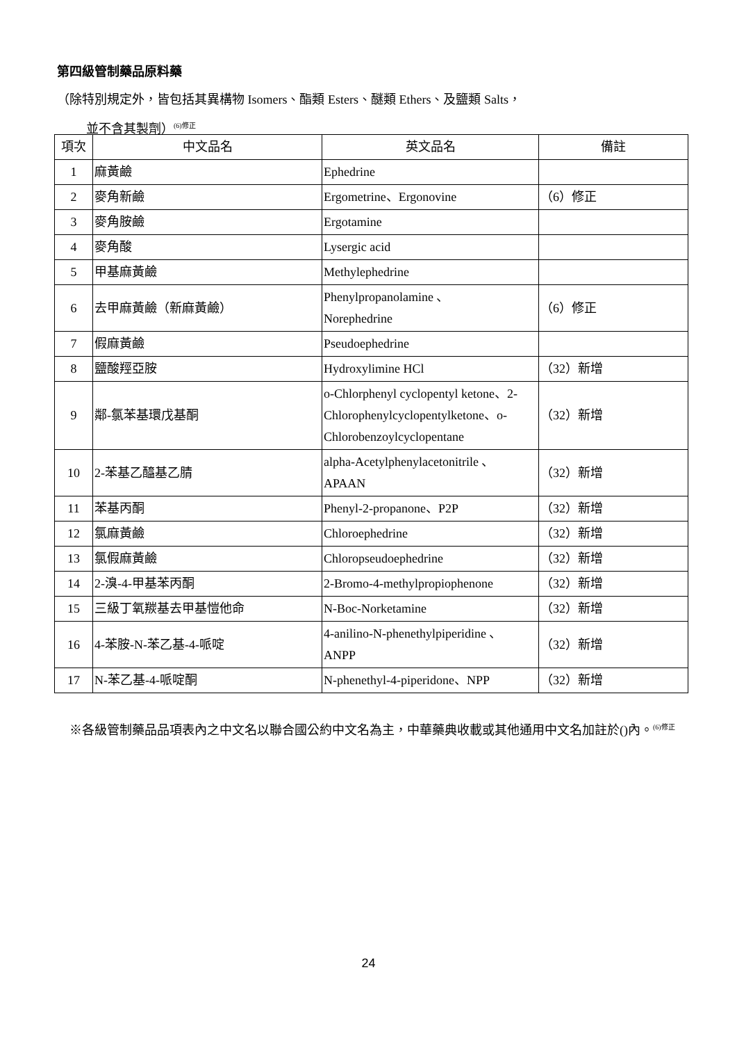第四級管制藥品原料藥
（除特別規定外，皆包括其異構物 Isomers、酯類 Esters、醚類 Ethers、及鹽類 Salts，
並不含其製劑）<sup>(6)修正</sup>
| 項次 | 中文品名 | 英文品名 | 備註 |
| --- | --- | --- | --- |
| 1 | 麻黃鹼 | Ephedrine | |
| 2 | 麥角新鹼 | Ergometrine、Ergonovine | （6）修正 |
| 3 | 麥角胺鹼 | Ergotamine | |
| 4 | 麥角酸 | Lysergic acid | |
| 5 | 甲基麻黃鹼 | Methylephedrine | |
| 6 | 去甲麻黃鹼（新麻黃鹼） | Phenylpropanolamine 、 Norephedrine | （6）修正 |
| 7 | 假麻黃鹼 | Pseudoephedrine | |
| 8 | 鹽酸羥亞胺 | Hydroxylimine HCl | （32）新增 |
| 9 | 鄰-氯苯基環戊基酮 | o-Chlorphenyl cyclopentyl ketone、2-Chlorophenylcyclopentylketone、o-Chlorobenzoylcyclopentane | （32）新增 |
| 10 | 2-苯基乙醯基乙腈 | alpha-Acetylphenylacetonitrile 、 APAAN | （32）新增 |
| 11 | 苯基丙酮 | Phenyl-2-propanone、P2P | （32）新增 |
| 12 | 氯麻黃鹼 | Chloroephedrine | （32）新增 |
| 13 | 氯假麻黃鹼 | Chloropseudoephedrine | （32）新增 |
| 14 | 2-溴-4-甲基苯丙酮 | 2-Bromo-4-methylpropiophenone | （32）新增 |
| 15 | 三級丁氧羰基去甲基愷他命 | N-Boc-Norketamine | （32）新增 |
| 16 | 4-苯胺-N-苯乙基-4-哌啶 | 4-anilino-N-phenethylpiperidine 、 ANPP | （32）新增 |
| 17 | N-苯乙基-4-哌啶酮 | N-phenethyl-4-piperidone、NPP | （32）新增 |
※各級管制藥品品項表內之中文名以聯合國公約中文名為主，中華藥典收載或其他通用中文名加註於()內。<sup>(6)修正</sup>
24